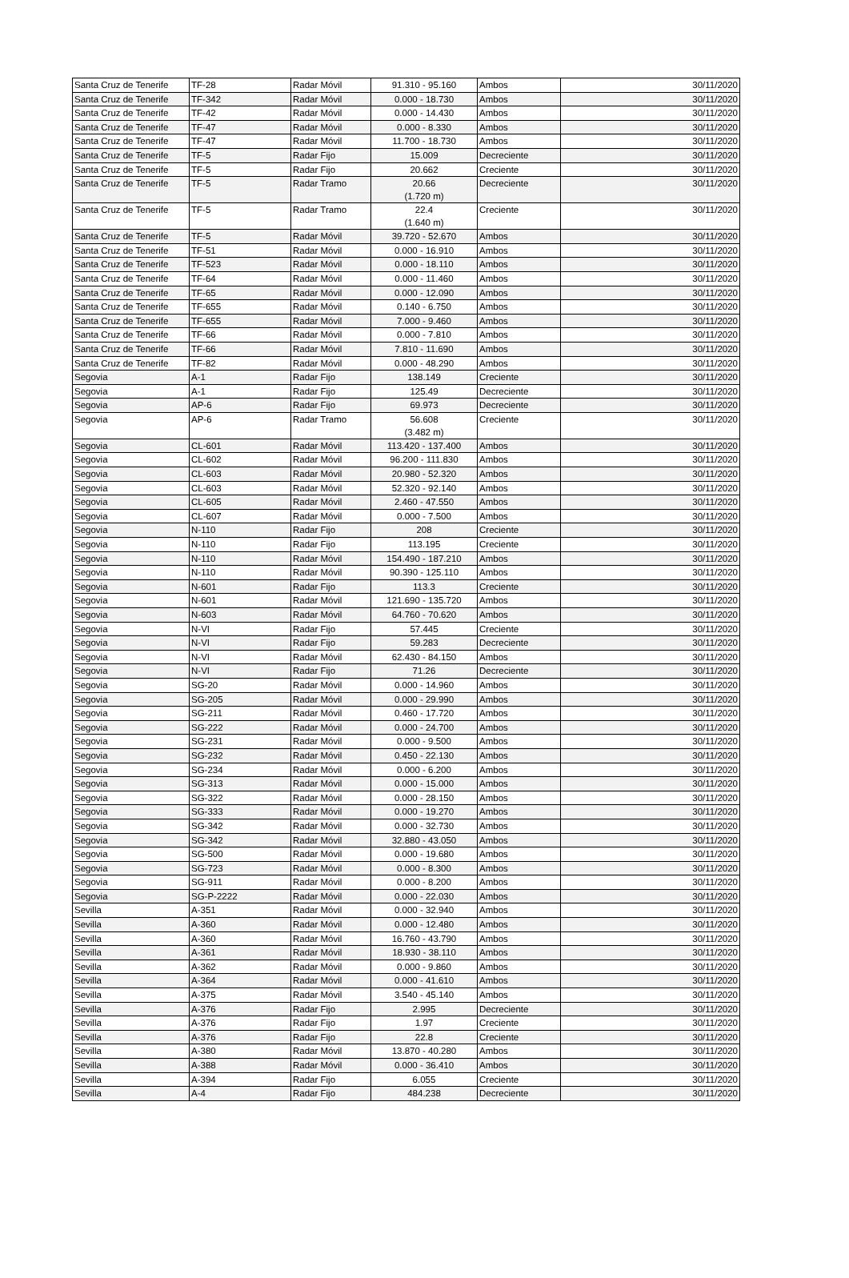| Santa Cruz de Tenerife | TF-28 | Radar Móvil | 91.310 - 95.160 | Ambos | 30/11/2020 |
| Santa Cruz de Tenerife | TF-342 | Radar Móvil | 0.000 - 18.730 | Ambos | 30/11/2020 |
| Santa Cruz de Tenerife | TF-42 | Radar Móvil | 0.000 - 14.430 | Ambos | 30/11/2020 |
| Santa Cruz de Tenerife | TF-47 | Radar Móvil | 0.000 - 8.330 | Ambos | 30/11/2020 |
| Santa Cruz de Tenerife | TF-47 | Radar Móvil | 11.700 - 18.730 | Ambos | 30/11/2020 |
| Santa Cruz de Tenerife | TF-5 | Radar Fijo | 15.009 | Decreciente | 30/11/2020 |
| Santa Cruz de Tenerife | TF-5 | Radar Fijo | 20.662 | Creciente | 30/11/2020 |
| Santa Cruz de Tenerife | TF-5 | Radar Tramo | 20.66 (1.720 m) | Decreciente | 30/11/2020 |
| Santa Cruz de Tenerife | TF-5 | Radar Tramo | 22.4 (1.640 m) | Creciente | 30/11/2020 |
| Santa Cruz de Tenerife | TF-5 | Radar Móvil | 39.720 - 52.670 | Ambos | 30/11/2020 |
| Santa Cruz de Tenerife | TF-51 | Radar Móvil | 0.000 - 16.910 | Ambos | 30/11/2020 |
| Santa Cruz de Tenerife | TF-523 | Radar Móvil | 0.000 - 18.110 | Ambos | 30/11/2020 |
| Santa Cruz de Tenerife | TF-64 | Radar Móvil | 0.000 - 11.460 | Ambos | 30/11/2020 |
| Santa Cruz de Tenerife | TF-65 | Radar Móvil | 0.000 - 12.090 | Ambos | 30/11/2020 |
| Santa Cruz de Tenerife | TF-655 | Radar Móvil | 0.140 - 6.750 | Ambos | 30/11/2020 |
| Santa Cruz de Tenerife | TF-655 | Radar Móvil | 7.000 - 9.460 | Ambos | 30/11/2020 |
| Santa Cruz de Tenerife | TF-66 | Radar Móvil | 0.000 - 7.810 | Ambos | 30/11/2020 |
| Santa Cruz de Tenerife | TF-66 | Radar Móvil | 7.810 - 11.690 | Ambos | 30/11/2020 |
| Santa Cruz de Tenerife | TF-82 | Radar Móvil | 0.000 - 48.290 | Ambos | 30/11/2020 |
| Segovia | A-1 | Radar Fijo | 138.149 | Creciente | 30/11/2020 |
| Segovia | A-1 | Radar Fijo | 125.49 | Decreciente | 30/11/2020 |
| Segovia | AP-6 | Radar Fijo | 69.973 | Decreciente | 30/11/2020 |
| Segovia | AP-6 | Radar Tramo | 56.608 (3.482 m) | Creciente | 30/11/2020 |
| Segovia | CL-601 | Radar Móvil | 113.420 - 137.400 | Ambos | 30/11/2020 |
| Segovia | CL-602 | Radar Móvil | 96.200 - 111.830 | Ambos | 30/11/2020 |
| Segovia | CL-603 | Radar Móvil | 20.980 - 52.320 | Ambos | 30/11/2020 |
| Segovia | CL-603 | Radar Móvil | 52.320 - 92.140 | Ambos | 30/11/2020 |
| Segovia | CL-605 | Radar Móvil | 2.460 - 47.550 | Ambos | 30/11/2020 |
| Segovia | CL-607 | Radar Móvil | 0.000 - 7.500 | Ambos | 30/11/2020 |
| Segovia | N-110 | Radar Fijo | 208 | Creciente | 30/11/2020 |
| Segovia | N-110 | Radar Fijo | 113.195 | Creciente | 30/11/2020 |
| Segovia | N-110 | Radar Móvil | 154.490 - 187.210 | Ambos | 30/11/2020 |
| Segovia | N-110 | Radar Móvil | 90.390 - 125.110 | Ambos | 30/11/2020 |
| Segovia | N-601 | Radar Fijo | 113.3 | Creciente | 30/11/2020 |
| Segovia | N-601 | Radar Móvil | 121.690 - 135.720 | Ambos | 30/11/2020 |
| Segovia | N-603 | Radar Móvil | 64.760 - 70.620 | Ambos | 30/11/2020 |
| Segovia | N-VI | Radar Fijo | 57.445 | Creciente | 30/11/2020 |
| Segovia | N-VI | Radar Fijo | 59.283 | Decreciente | 30/11/2020 |
| Segovia | N-VI | Radar Móvil | 62.430 - 84.150 | Ambos | 30/11/2020 |
| Segovia | N-VI | Radar Fijo | 71.26 | Decreciente | 30/11/2020 |
| Segovia | SG-20 | Radar Móvil | 0.000 - 14.960 | Ambos | 30/11/2020 |
| Segovia | SG-205 | Radar Móvil | 0.000 - 29.990 | Ambos | 30/11/2020 |
| Segovia | SG-211 | Radar Móvil | 0.460 - 17.720 | Ambos | 30/11/2020 |
| Segovia | SG-222 | Radar Móvil | 0.000 - 24.700 | Ambos | 30/11/2020 |
| Segovia | SG-231 | Radar Móvil | 0.000 - 9.500 | Ambos | 30/11/2020 |
| Segovia | SG-232 | Radar Móvil | 0.450 - 22.130 | Ambos | 30/11/2020 |
| Segovia | SG-234 | Radar Móvil | 0.000 - 6.200 | Ambos | 30/11/2020 |
| Segovia | SG-313 | Radar Móvil | 0.000 - 15.000 | Ambos | 30/11/2020 |
| Segovia | SG-322 | Radar Móvil | 0.000 - 28.150 | Ambos | 30/11/2020 |
| Segovia | SG-333 | Radar Móvil | 0.000 - 19.270 | Ambos | 30/11/2020 |
| Segovia | SG-342 | Radar Móvil | 0.000 - 32.730 | Ambos | 30/11/2020 |
| Segovia | SG-342 | Radar Móvil | 32.880 - 43.050 | Ambos | 30/11/2020 |
| Segovia | SG-500 | Radar Móvil | 0.000 - 19.680 | Ambos | 30/11/2020 |
| Segovia | SG-723 | Radar Móvil | 0.000 - 8.300 | Ambos | 30/11/2020 |
| Segovia | SG-911 | Radar Móvil | 0.000 - 8.200 | Ambos | 30/11/2020 |
| Segovia | SG-P-2222 | Radar Móvil | 0.000 - 22.030 | Ambos | 30/11/2020 |
| Sevilla | A-351 | Radar Móvil | 0.000 - 32.940 | Ambos | 30/11/2020 |
| Sevilla | A-360 | Radar Móvil | 0.000 - 12.480 | Ambos | 30/11/2020 |
| Sevilla | A-360 | Radar Móvil | 16.760 - 43.790 | Ambos | 30/11/2020 |
| Sevilla | A-361 | Radar Móvil | 18.930 - 38.110 | Ambos | 30/11/2020 |
| Sevilla | A-362 | Radar Móvil | 0.000 - 9.860 | Ambos | 30/11/2020 |
| Sevilla | A-364 | Radar Móvil | 0.000 - 41.610 | Ambos | 30/11/2020 |
| Sevilla | A-375 | Radar Móvil | 3.540 - 45.140 | Ambos | 30/11/2020 |
| Sevilla | A-376 | Radar Fijo | 2.995 | Decreciente | 30/11/2020 |
| Sevilla | A-376 | Radar Fijo | 1.97 | Creciente | 30/11/2020 |
| Sevilla | A-376 | Radar Fijo | 22.8 | Creciente | 30/11/2020 |
| Sevilla | A-380 | Radar Móvil | 13.870 - 40.280 | Ambos | 30/11/2020 |
| Sevilla | A-388 | Radar Móvil | 0.000 - 36.410 | Ambos | 30/11/2020 |
| Sevilla | A-394 | Radar Fijo | 6.055 | Creciente | 30/11/2020 |
| Sevilla | A-4 | Radar Fijo | 484.238 | Decreciente | 30/11/2020 |